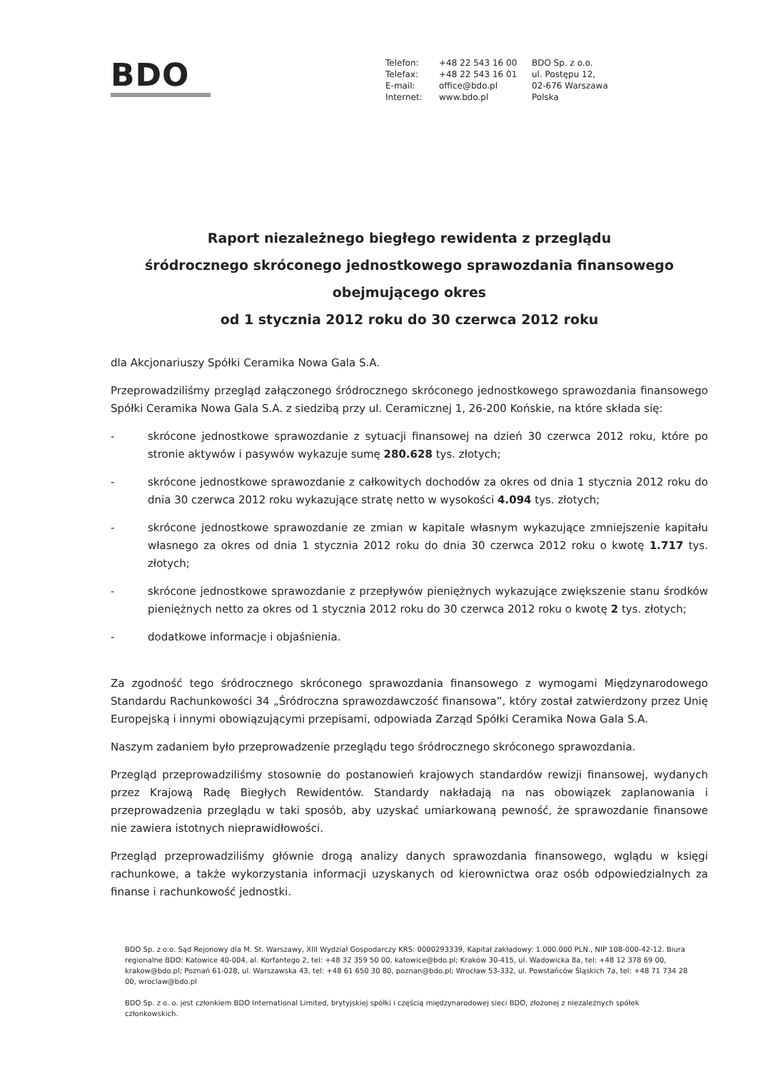BDO
Telefon:
Telefax:
E-mail:
Internet:
+48 22 543 16 00
+48 22 543 16 01
office@bdo.pl
www.bdo.pl
BDO Sp. z o.o.
ul. Postępu 12,
02-676 Warszawa
Polska
Raport niezależnego biegłego rewidenta z przeglądu
śródrocznego skróconego jednostkowego sprawozdania finansowego
obejmującego okres
od 1 stycznia 2012 roku do 30 czerwca 2012 roku
dla Akcjonariuszy Spółki Ceramika Nowa Gala S.A.
Przeprowadziliśmy przegląd załączonego śródrocznego skróconego jednostkowego sprawozdania finansowego Spółki Ceramika Nowa Gala S.A. z siedzibą przy ul. Ceramicznej 1, 26-200 Końskie, na które składa się:
- skrócone jednostkowe sprawozdanie z sytuacji finansowej na dzień 30 czerwca 2012 roku, które po stronie aktywów i pasywów wykazuje sumę 280.628 tys. złotych;
- skrócone jednostkowe sprawozdanie z całkowitych dochodów za okres od dnia 1 stycznia 2012 roku do dnia 30 czerwca 2012 roku wykazujące stratę netto w wysokości 4.094 tys. złotych;
- skrócone jednostkowe sprawozdanie ze zmian w kapitale własnym wykazujące zmniejszenie kapitału własnego za okres od dnia 1 stycznia 2012 roku do dnia 30 czerwca 2012 roku o kwotę 1.717 tys. złotych;
- skrócone jednostkowe sprawozdanie z przepływów pieniężnych wykazujące zwiększenie stanu środków pieniężnych netto za okres od 1 stycznia 2012 roku do 30 czerwca 2012 roku o kwotę 2 tys. złotych;
- dodatkowe informacje i objaśnienia.
Za zgodność tego śródrocznego skróconego sprawozdania finansowego z wymogami Międzynarodowego Standardu Rachunkowości 34 „Śródroczna sprawozdawczość finansowa”, który został zatwierdzony przez Unię Europejską i innymi obowiązującymi przepisami, odpowiada Zarząd Spółki Ceramika Nowa Gala S.A.
Naszym zadaniem było przeprowadzenie przeglądu tego śródrocznego skróconego sprawozdania.
Przegląd przeprowadziliśmy stosownie do postanowień krajowych standardów rewizji finansowej, wydanych przez Krajową Radę Biegłych Rewidentów. Standardy nakładają na nas obowiązek zaplanowania i przeprowadzenia przeglądu w taki sposób, aby uzyskać umiarkowaną pewność, że sprawozdanie finansowe nie zawiera istotnych nieprawidłowości.
Przegląd przeprowadziliśmy głównie drogą analizy danych sprawozdania finansowego, wglądu w księgi rachunkowe, a także wykorzystania informacji uzyskanych od kierownictwa oraz osób odpowiedzialnych za finanse i rachunkowość jednostki.
BDO Sp. z o.o. Sąd Rejonowy dla M. St. Warszawy, XIII Wydział Gospodarczy KRS: 0000293339, Kapitał zakładowy: 1.000.000 PLN., NIP 108-000-42-12. Biura regionalne BDO: Katowice 40-004, al. Korfantego 2, tel: +48 32 359 50 00, katowice@bdo.pl; Kraków 30-415, ul. Wadowicka 8a, tel: +48 12 378 69 00, krakow@bdo.pl; Poznań 61-028, ul. Warszawska 43, tel: +48 61 650 30 80, poznan@bdo.pl; Wrocław 53-332, ul. Powstańców Śląskich 7a, tel: +48 71 734 28 00, wroclaw@bdo.pl
BDO Sp. z o. o. jest członkiem BDO International Limited, brytyjskiej spółki i częścią międzynarodowej sieci BDO, złożonej z niezależnych spółek członkowskich.